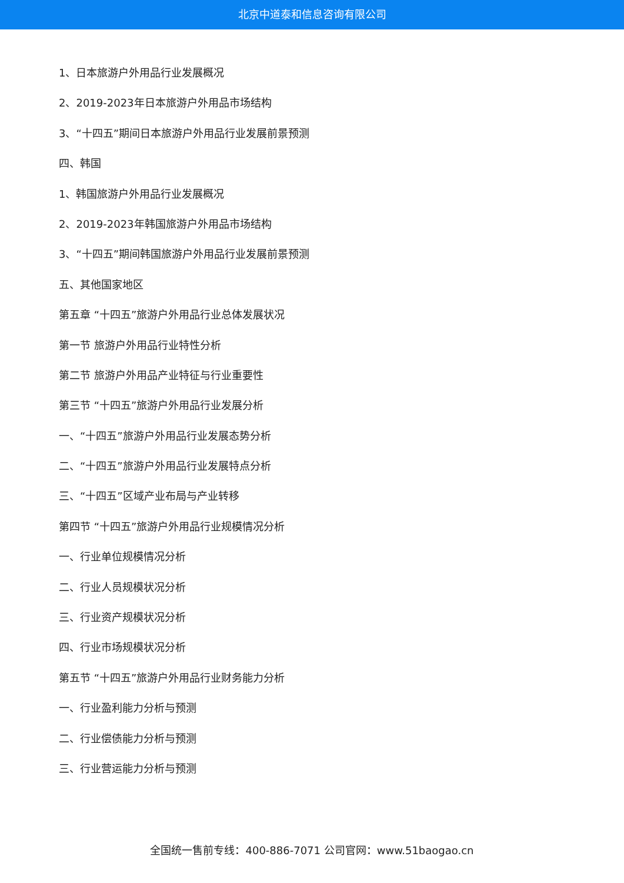北京中道泰和信息咨询有限公司
1、日本旅游户外用品行业发展概况
2、2019-2023年日本旅游户外用品市场结构
3、“十四五”期间日本旅游户外用品行业发展前景预测
四、韩国
1、韩国旅游户外用品行业发展概况
2、2019-2023年韩国旅游户外用品市场结构
3、“十四五”期间韩国旅游户外用品行业发展前景预测
五、其他国家地区
第五章 “十四五”旅游户外用品行业总体发展状况
第一节 旅游户外用品行业特性分析
第二节 旅游户外用品产业特征与行业重要性
第三节 “十四五”旅游户外用品行业发展分析
一、“十四五”旅游户外用品行业发展态势分析
二、“十四五”旅游户外用品行业发展特点分析
三、“十四五”区域产业布局与产业转移
第四节 “十四五”旅游户外用品行业规模情况分析
一、行业单位规模情况分析
二、行业人员规模状况分析
三、行业资产规模状况分析
四、行业市场规模状况分析
第五节 “十四五”旅游户外用品行业财务能力分析
一、行业盈利能力分析与预测
二、行业偿债能力分析与预测
三、行业营运能力分析与预测
全国统一售前专线：400-886-7071 公司官网：www.51baogao.cn